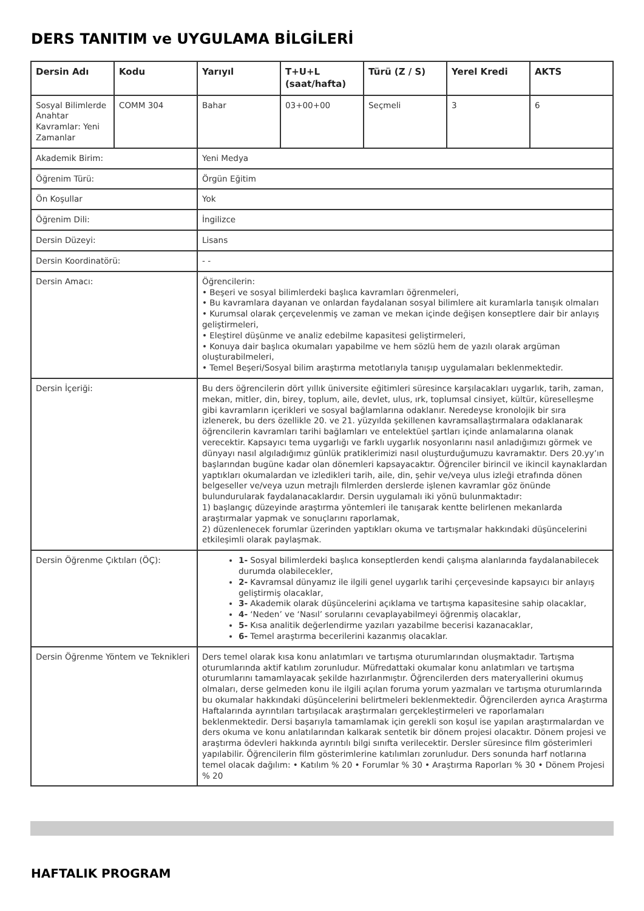DERS TANITIM ve UYGULAMA BİLGİLERİ
| Dersin Adı | Kodu | Yarıyıl | T+U+L (saat/hafta) | Türü (Z / S) | Yerel Kredi | AKTS |
| --- | --- | --- | --- | --- | --- | --- |
| Sosyal Bilimlerde Anahtar Kavramlar: Yeni Zamanlar | COMM 304 | Bahar | 03+00+00 | Seçmeli | 3 | 6 |
| Akademik Birim: | | Yeni Medya | | | | |
| Öğrenim Türü: | | Örgün Eğitim | | | | |
| Ön Koşullar | | Yok | | | | |
| Öğrenim Dili: | | İngilizce | | | | |
| Dersin Düzeyi: | | Lisans | | | | |
| Dersin Koordinatörü: | | - - | | | | |
| Dersin Amacı: | | Öğrencilerin: • Beşeri ve sosyal bilimlerdeki başlıca kavramları öğrenmeleri, • Bu kavramlara dayanan ve onlardan faydalanan sosyal bilimlere ait kuramlarla tanışık olmaları • Kurumsal olarak çerçevelenmiş ve zaman ve mekan içinde değişen konseptlere dair bir anlayış geliştirmeleri, • Eleştirel düşünme ve analiz edebilme kapasitesi geliştirmeleri, • Konuya dair başlıca okumaları yapabilme ve hem sözlü hem de yazılı olarak argüman oluşturabilmeleri, • Temel Beşeri/Sosyal bilim araştırma metotlarıyla tanışıp uygulamaları beklenmektedir. | | | | |
| Dersin İçeriği: | | Bu ders öğrencilerin dört yıllık üniversite eğitimleri süresince karşılacakları uygarlık, tarih, zaman, mekan, mitler, din, birey, toplum, aile, devlet, ulus, ırk, toplumsal cinsiyet, kültür, küreselleşme gibi kavramların içerikleri ve sosyal bağlamlarına odaklanır. Neredeyse kronolojik bir sıra izlenerek, bu ders özellikle 20. ve 21. yüzyılda şekillenen kavramsallaştırmalara odaklanarak öğrencilerin kavramları tarihi bağlamları ve entelektüel şartları içinde anlamalarına olanak verecektir. Kapsayıcı tema uygarlığı ve farklı uygarlık nosyonlarını nasıl anladığımızı görmek ve dünyayı nasıl algıladığımız günlük pratiklerimizi nasıl oluşturduğumuzu kavramaktır. Ders 20.yy’ın başlarından bugüne kadar olan dönemleri kapsayacaktır. Öğrenciler birincil ve ikincil kaynaklardan yaptıkları okumalardan ve izledikleri tarih, aile, din, şehir ve/veya ulus izleği etrafında dönen belgeseller ve/veya uzun metrajlı filmlerden derslerde işlenen kavramlar göz önünde bulundurularak faydalanacaklardır. Dersin uygulamalı iki yönü bulunmaktadır: 1) başlangıç düzeyinde araştırma yöntemleri ile tanışarak kentte belirlenen mekanlarda araştırmalar yapmak ve sonuçlarını raporlamak, 2) düzenlenecek forumlar üzerinden yaptıkları okuma ve tartışmalar hakkındaki düşüncelerini etkileşimli olarak paylaşmak. | | | | |
| Dersin Öğrenme Çıktıları (ÖÇ): | | 1- Sosyal bilimlerdeki başlıca konseptlerden kendi çalışma alanlarında faydalanabilecek durumda olabilecekler, 2- Kavramsal dünyamız ile ilgili genel uygarlık tarihi çerçevesinde kapsayıcı bir anlayış geliştirmiş olacaklar, 3- Akademik olarak düşüncelerini açıklama ve tartışma kapasitesine sahip olacaklar, 4- ‘Neden’ ve ‘Nasıl’ sorularını cevaplayabilmeyi öğrenmiş olacaklar, 5- Kısa analitik değerlendirme yazıları yazabilme becerisi kazanacaklar, 6- Temel araştırma becerilerini kazanmış olacaklar. | | | | |
| Dersin Öğrenme Yöntem ve Teknikleri | | Ders temel olarak kısa konu anlatımları ve tartışma oturumlarından oluşmaktadır. Tartışma oturumlarında aktif katılım zorunludur. Müfredattaki okumalar konu anlatımları ve tartışma oturumlarını tamamlayacak şekilde hazırlanmıştır. Öğrencilerden ders materyallerini okumuş olmaları, derse gelmeden konu ile ilgili açılan foruma yorum yazmaları ve tartışma oturumlarında bu okumalar hakkındaki düşüncelerini belirtmeleri beklenmektedir. Öğrencilerden ayrıca Araştırma Haftalarında ayrıntıları tartışılacak araştırmaları gerçekleştirmeleri ve raporlamaları beklenmektedir. Dersi başarıyla tamamlamak için gerekli son koşul ise yapılan araştırmalardan ve ders okuma ve konu anlatılarından kalkarak sentetik bir dönem projesi olacaktır. Dönem projesi ve araştırma ödevleri hakkında ayrıntılı bilgi sınıfta verilecektir. Dersler süresince film gösterimleri yapılabilir. Öğrencilerin film gösterimlerine katılımları zorunludur. Ders sonunda harf notlarına temel olacak dağılım: • Katılım % 20 • Forumlar % 30 • Araştırma Raporları % 30 • Dönem Projesi % 20 | | | | |
HAFTALIK PROGRAM